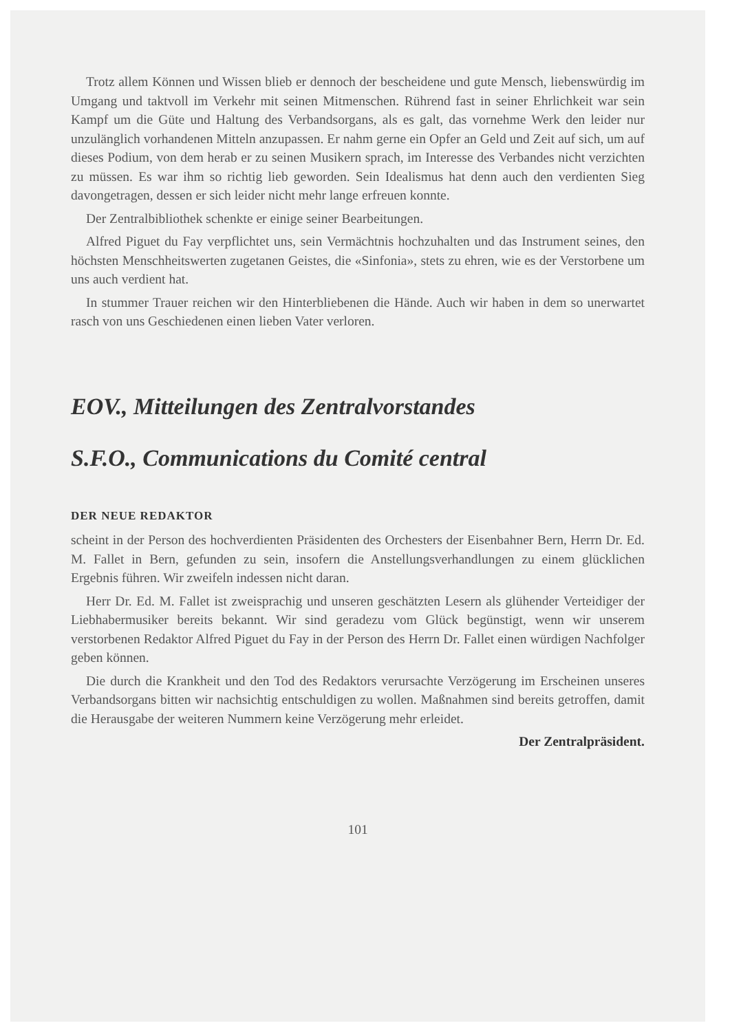Trotz allem Können und Wissen blieb er dennoch der bescheidene und gute Mensch, liebenswürdig im Umgang und taktvoll im Verkehr mit seinen Mitmenschen. Rührend fast in seiner Ehrlichkeit war sein Kampf um die Güte und Haltung des Verbandsorgans, als es galt, das vornehme Werk den leider nur unzulänglich vorhandenen Mitteln anzupassen. Er nahm gerne ein Opfer an Geld und Zeit auf sich, um auf dieses Podium, von dem herab er zu seinen Musikern sprach, im Interesse des Verbandes nicht verzichten zu müssen. Es war ihm so richtig lieb geworden. Sein Idealismus hat denn auch den verdienten Sieg davongetragen, dessen er sich leider nicht mehr lange erfreuen konnte.
Der Zentralbibliothek schenkte er einige seiner Bearbeitungen.
Alfred Piguet du Fay verpflichtet uns, sein Vermächtnis hochzuhalten und das Instrument seines, den höchsten Menschheitswerten zugetanen Geistes, die «Sinfonia», stets zu ehren, wie es der Verstorbene um uns auch verdient hat.
In stummer Trauer reichen wir den Hinterbliebenen die Hände. Auch wir haben in dem so unerwartet rasch von uns Geschiedenen einen lieben Vater verloren.
EOV., Mitteilungen des Zentralvorstandes
S.F.O., Communications du Comité central
DER NEUE REDAKTOR
scheint in der Person des hochverdienten Präsidenten des Orchesters der Eisenbahner Bern, Herrn Dr. Ed. M. Fallet in Bern, gefunden zu sein, insofern die Anstellungsverhandlungen zu einem glücklichen Ergebnis führen. Wir zweifeln indessen nicht daran.
Herr Dr. Ed. M. Fallet ist zweisprachig und unseren geschätzten Lesern als glühender Verteidiger der Liebhabermusiker bereits bekannt. Wir sind geradezu vom Glück begünstigt, wenn wir unserem verstorbenen Redaktor Alfred Piguet du Fay in der Person des Herrn Dr. Fallet einen würdigen Nachfolger geben können.
Die durch die Krankheit und den Tod des Redaktors verursachte Verzögerung im Erscheinen unseres Verbandsorgans bitten wir nachsichtig entschuldigen zu wollen. Maßnahmen sind bereits getroffen, damit die Herausgabe der weiteren Nummern keine Verzögerung mehr erleidet.
Der Zentralpräsident.
101